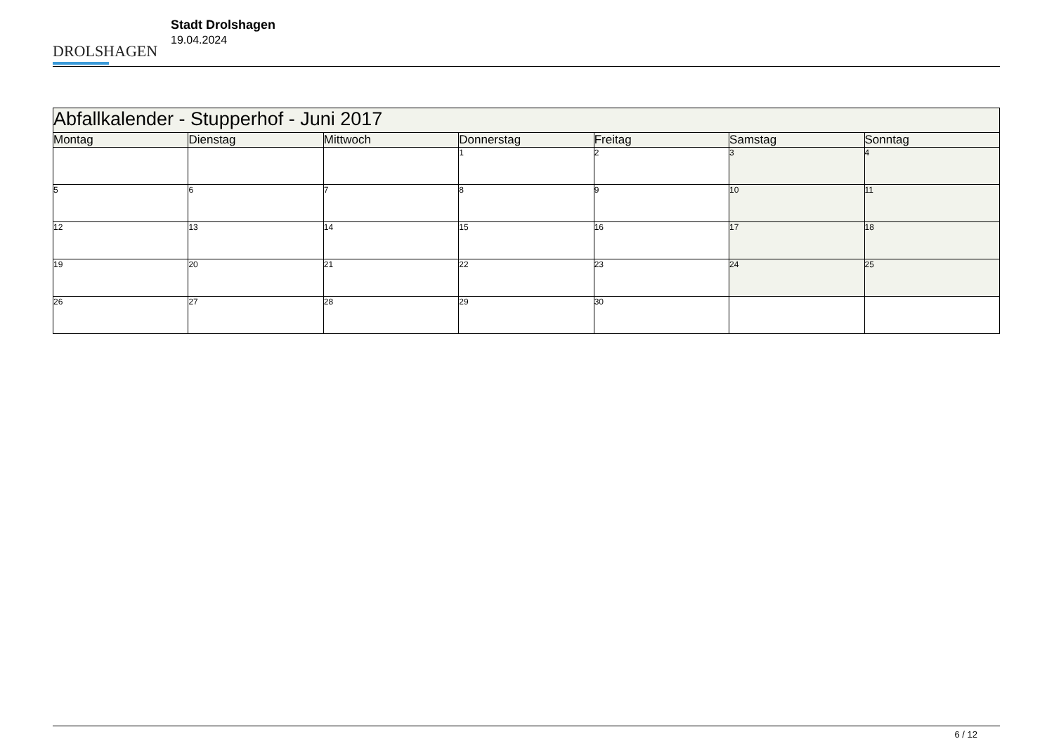DROLSHAGEN
Stadt Drolshagen
19.04.2024
| Abfallkalender - Stupperhof - Juni 2017 | | | | | | |
| --- | --- | --- | --- | --- | --- | --- |
| Montag | Dienstag | Mittwoch | Donnerstag | Freitag | Samstag | Sonntag |
| | | | 1 | 2 | 3 | 4 |
| 5 | 6 | 7 | 8 | 9 | 10 | 11 |
| 12 | 13 | 14 | 15 | 16 | 17 | 18 |
| 19 | 20 | 21 | 22 | 23 | 24 | 25 |
| 26 | 27 | 28 | 29 | 30 | | |
6 / 12